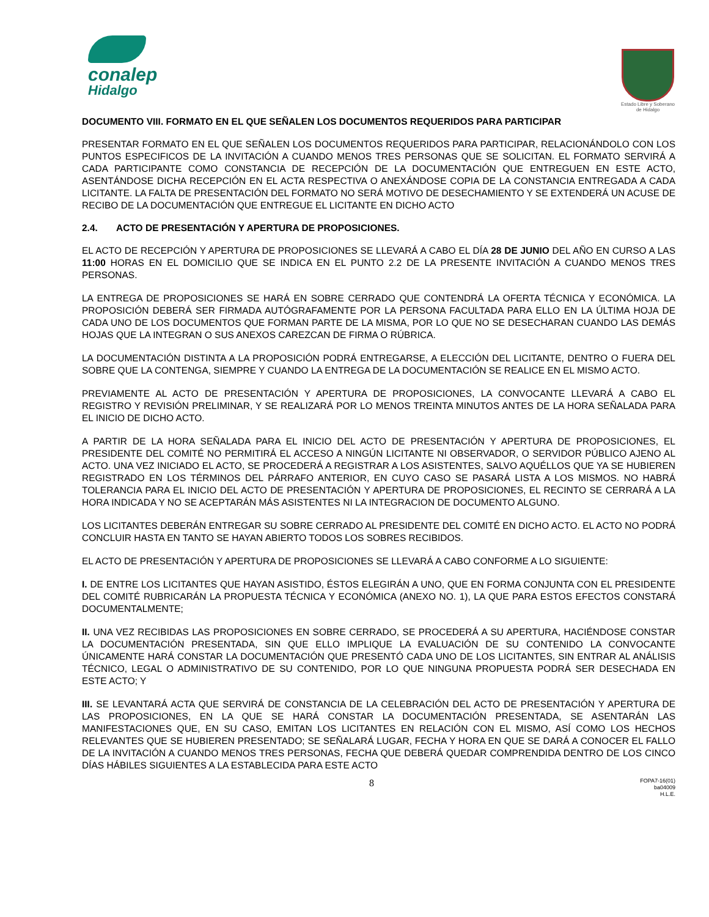conalep
Hidalgo
Estado Libre y Soberano
de Hidalgo
DOCUMENTO VIII. FORMATO EN EL QUE SEÑALEN LOS DOCUMENTOS REQUERIDOS PARA PARTICIPAR
PRESENTAR FORMATO EN EL QUE SEÑALEN LOS DOCUMENTOS REQUERIDOS PARA PARTICIPAR, RELACIONÁNDOLO CON LOS PUNTOS ESPECIFICOS DE LA INVITACIÓN A CUANDO MENOS TRES PERSONAS QUE SE SOLICITAN. EL FORMATO SERVIRÁ A CADA PARTICIPANTE COMO CONSTANCIA DE RECEPCIÓN DE LA DOCUMENTACIÓN QUE ENTREGUEN EN ESTE ACTO, ASENTÁNDOSE DICHA RECEPCIÓN EN EL ACTA RESPECTIVA O ANEXÁNDOSE COPIA DE LA CONSTANCIA ENTREGADA A CADA LICITANTE. LA FALTA DE PRESENTACIÓN DEL FORMATO NO SERÁ MOTIVO DE DESECHAMIENTO Y SE EXTENDERÁ UN ACUSE DE RECIBO DE LA DOCUMENTACIÓN QUE ENTREGUE EL LICITANTE EN DICHO ACTO
2.4. ACTO DE PRESENTACIÓN Y APERTURA DE PROPOSICIONES.
EL ACTO DE RECEPCIÓN Y APERTURA DE PROPOSICIONES SE LLEVARÁ A CABO EL DÍA 28 DE JUNIO DEL AÑO EN CURSO A LAS 11:00 HORAS EN EL DOMICILIO QUE SE INDICA EN EL PUNTO 2.2 DE LA PRESENTE INVITACIÓN A CUANDO MENOS TRES PERSONAS.
LA ENTREGA DE PROPOSICIONES SE HARÁ EN SOBRE CERRADO QUE CONTENDRÁ LA OFERTA TÉCNICA Y ECONÓMICA. LA PROPOSICIÓN DEBERÁ SER FIRMADA AUTÓGRAFAMENTE POR LA PERSONA FACULTADA PARA ELLO EN LA ÚLTIMA HOJA DE CADA UNO DE LOS DOCUMENTOS QUE FORMAN PARTE DE LA MISMA, POR LO QUE NO SE DESECHARAN CUANDO LAS DEMÁS HOJAS QUE LA INTEGRAN O SUS ANEXOS CAREZCAN DE FIRMA O RÚBRICA.
LA DOCUMENTACIÓN DISTINTA A LA PROPOSICIÓN PODRÁ ENTREGARSE, A ELECCIÓN DEL LICITANTE, DENTRO O FUERA DEL SOBRE QUE LA CONTENGA, SIEMPRE Y CUANDO LA ENTREGA DE LA DOCUMENTACIÓN SE REALICE EN EL MISMO ACTO.
PREVIAMENTE AL ACTO DE PRESENTACIÓN Y APERTURA DE PROPOSICIONES, LA CONVOCANTE LLEVARÁ A CABO EL REGISTRO Y REVISIÓN PRELIMINAR, Y SE REALIZARÁ POR LO MENOS TREINTA MINUTOS ANTES DE LA HORA SEÑALADA PARA EL INICIO DE DICHO ACTO.
A PARTIR DE LA HORA SEÑALADA PARA EL INICIO DEL ACTO DE PRESENTACIÓN Y APERTURA DE PROPOSICIONES, EL PRESIDENTE DEL COMITÉ NO PERMITIRÁ EL ACCESO A NINGÚN LICITANTE NI OBSERVADOR, O SERVIDOR PÚBLICO AJENO AL ACTO. UNA VEZ INICIADO EL ACTO, SE PROCEDERÁ A REGISTRAR A LOS ASISTENTES, SALVO AQUÉLLOS QUE YA SE HUBIEREN REGISTRADO EN LOS TÉRMINOS DEL PÁRRAFO ANTERIOR, EN CUYO CASO SE PASARÁ LISTA A LOS MISMOS. NO HABRÁ TOLERANCIA PARA EL INICIO DEL ACTO DE PRESENTACIÓN Y APERTURA DE PROPOSICIONES, EL RECINTO SE CERRARÁ A LA HORA INDICADA Y NO SE ACEPTARÁN MÁS ASISTENTES NI LA INTEGRACION DE DOCUMENTO ALGUNO.
LOS LICITANTES DEBERÁN ENTREGAR SU SOBRE CERRADO AL PRESIDENTE DEL COMITÉ EN DICHO ACTO. EL ACTO NO PODRÁ CONCLUIR HASTA EN TANTO SE HAYAN ABIERTO TODOS LOS SOBRES RECIBIDOS.
EL ACTO DE PRESENTACIÓN Y APERTURA DE PROPOSICIONES SE LLEVARÁ A CABO CONFORME A LO SIGUIENTE:
I. DE ENTRE LOS LICITANTES QUE HAYAN ASISTIDO, ÉSTOS ELEGIRÁN A UNO, QUE EN FORMA CONJUNTA CON EL PRESIDENTE DEL COMITÉ RUBRICARÁN LA PROPUESTA TÉCNICA Y ECONÓMICA (ANEXO NO. 1), LA QUE PARA ESTOS EFECTOS CONSTARÁ DOCUMENTALMENTE;
II. UNA VEZ RECIBIDAS LAS PROPOSICIONES EN SOBRE CERRADO, SE PROCEDERÁ A SU APERTURA, HACIÉNDOSE CONSTAR LA DOCUMENTACIÓN PRESENTADA, SIN QUE ELLO IMPLIQUE LA EVALUACIÓN DE SU CONTENIDO LA CONVOCANTE ÚNICAMENTE HARÁ CONSTAR LA DOCUMENTACIÓN QUE PRESENTÓ CADA UNO DE LOS LICITANTES, SIN ENTRAR AL ANÁLISIS TÉCNICO, LEGAL O ADMINISTRATIVO DE SU CONTENIDO, POR LO QUE NINGUNA PROPUESTA PODRÁ SER DESECHADA EN ESTE ACTO; Y
III. SE LEVANTARÁ ACTA QUE SERVIRÁ DE CONSTANCIA DE LA CELEBRACIÓN DEL ACTO DE PRESENTACIÓN Y APERTURA DE LAS PROPOSICIONES, EN LA QUE SE HARÁ CONSTAR LA DOCUMENTACIÓN PRESENTADA, SE ASENTARÁN LAS MANIFESTACIONES QUE, EN SU CASO, EMITAN LOS LICITANTES EN RELACIÓN CON EL MISMO, ASÍ COMO LOS HECHOS RELEVANTES QUE SE HUBIEREN PRESENTADO; SE SEÑALARÁ LUGAR, FECHA Y HORA EN QUE SE DARÁ A CONOCER EL FALLO DE LA INVITACIÓN A CUANDO MENOS TRES PERSONAS, FECHA QUE DEBERÁ QUEDAR COMPRENDIDA DENTRO DE LOS CINCO DÍAS HÁBILES SIGUIENTES A LA ESTABLECIDA PARA ESTE ACTO
8 FOPA7-16(01)
ba04009
H.L.E.